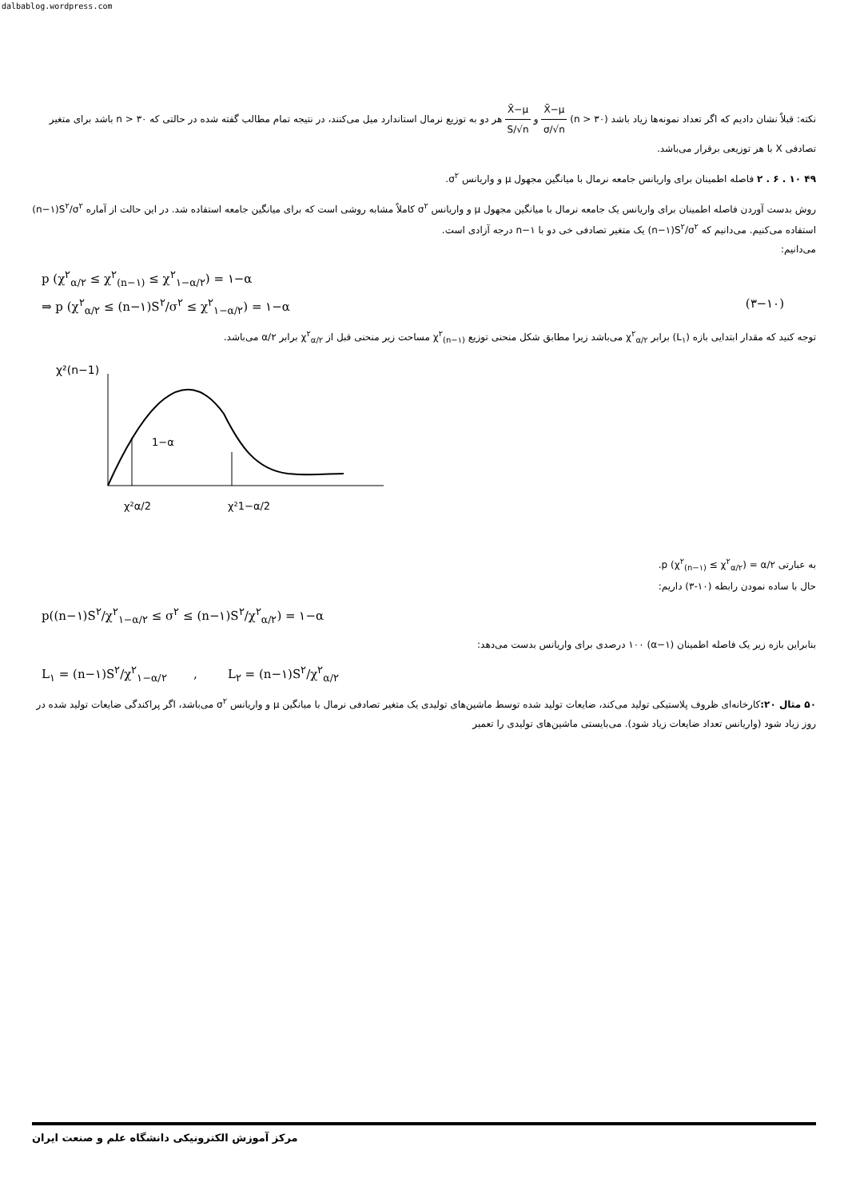dalbablog.wordpress.com
نکته: قبلاً نشان دادیم که اگر تعداد نمونه‌ها زیاد باشد (n > ۳۰) X̄−μ σ/√n و X̄−μ S/√n هر دو به توزیع نرمال استاندارد میل می‌کنند، در نتیجه تمام مطالب گفته شده در حالتی که n > ۳۰ باشد برای متغیر تصادفی X با هر توزیعی برقرار می‌باشد.
۴۹ ۱۰ . ۶ . ۲ فاصله اطمینان برای واریانس جامعه نرمال با میانگین مجهول μ و واریانس σ<sup>۲</sup>.
روش بدست آوردن فاصله اطمینان برای واریانس یک جامعه نرمال با میانگین مجهول μ و واریانس σ<sup>۲</sup> کاملاً مشابه روشی است که برای میانگین جامعه استفاده شد. در این حالت از آماره (n−۱)S<sup>۲</sup>/σ<sup>۲</sup> استفاده می‌کنیم. می‌دانیم که (n−۱)S<sup>۲</sup>/σ<sup>۲</sup> یک متغیر تصادفی خی دو با n−۱ درجه آزادی است.
می‌دانیم:
p (χ<sup>۲</sup><sub>α/۲</sub> ≤ χ<sup>۲</sup><sub>(n−۱)</sub> ≤ χ<sup>۲</sup><sub>۱−α/۲</sub>) = ۱−α
⇒ p (χ<sup>۲</sup><sub>α/۲</sub> ≤ (n−۱)S<sup>۲</sup>/σ<sup>۲</sup> ≤ χ<sup>۲</sup><sub>۱−α/۲</sub>) = ۱−α (۳−۱۰)
توجه کنید که مقدار ابتدایی بازه (L<sub>۱</sub>) برابر χ<sup>۲</sup><sub>α/۲</sub> می‌باشد زیرا مطابق شکل منحنی توزیع χ<sup>۲</sup><sub>(n−۱)</sub> مساحت زیر منحنی قبل از χ<sup>۲</sup><sub>α/۲</sub> برابر α/۲ می‌باشد.
χ²(n−1)
1−α
χ²α/2
χ²1−α/2
به عبارتی p (χ<sup>۲</sup><sub>(n−۱)</sub> ≤ χ<sup>۲</sup><sub>α/۲</sub>) = α/۲.
حال با ساده نمودن رابطه (۱۰-۳) داریم:
p((n−۱)S<sup>۲</sup>/χ<sup>۲</sup><sub>۱−α/۲</sub> ≤ σ<sup>۲</sup> ≤ (n−۱)S<sup>۲</sup>/χ<sup>۲</sup><sub>α/۲</sub>) = ۱−α
بنابراین بازه زیر یک فاصله اطمینان (۱−α) ۱۰۰ درصدی برای واریانس بدست می‌دهد:
L<sub>۱</sub> = (n−۱)S<sup>۲</sup>/χ<sup>۲</sup><sub>۱−α/۲</sub> , L<sub>۲</sub> = (n−۱)S<sup>۲</sup>/χ<sup>۲</sup><sub>α/۲</sub>
۵۰ مثال ۲۰: کارخانه‌ای ظروف پلاستیکی تولید می‌کند، ضایعات تولید شده توسط ماشین‌های تولیدی یک متغیر تصادفی نرمال با میانگین μ و واریانس σ<sup>۲</sup> می‌باشد، اگر پراکندگی ضایعات تولید شده در روز زیاد شود (واریانس تعداد ضایعات زیاد شود). می‌بایستی ماشین‌های تولیدی را تعمیر
مرکز آموزش الکترونیکی دانشگاه علم و صنعت ایران